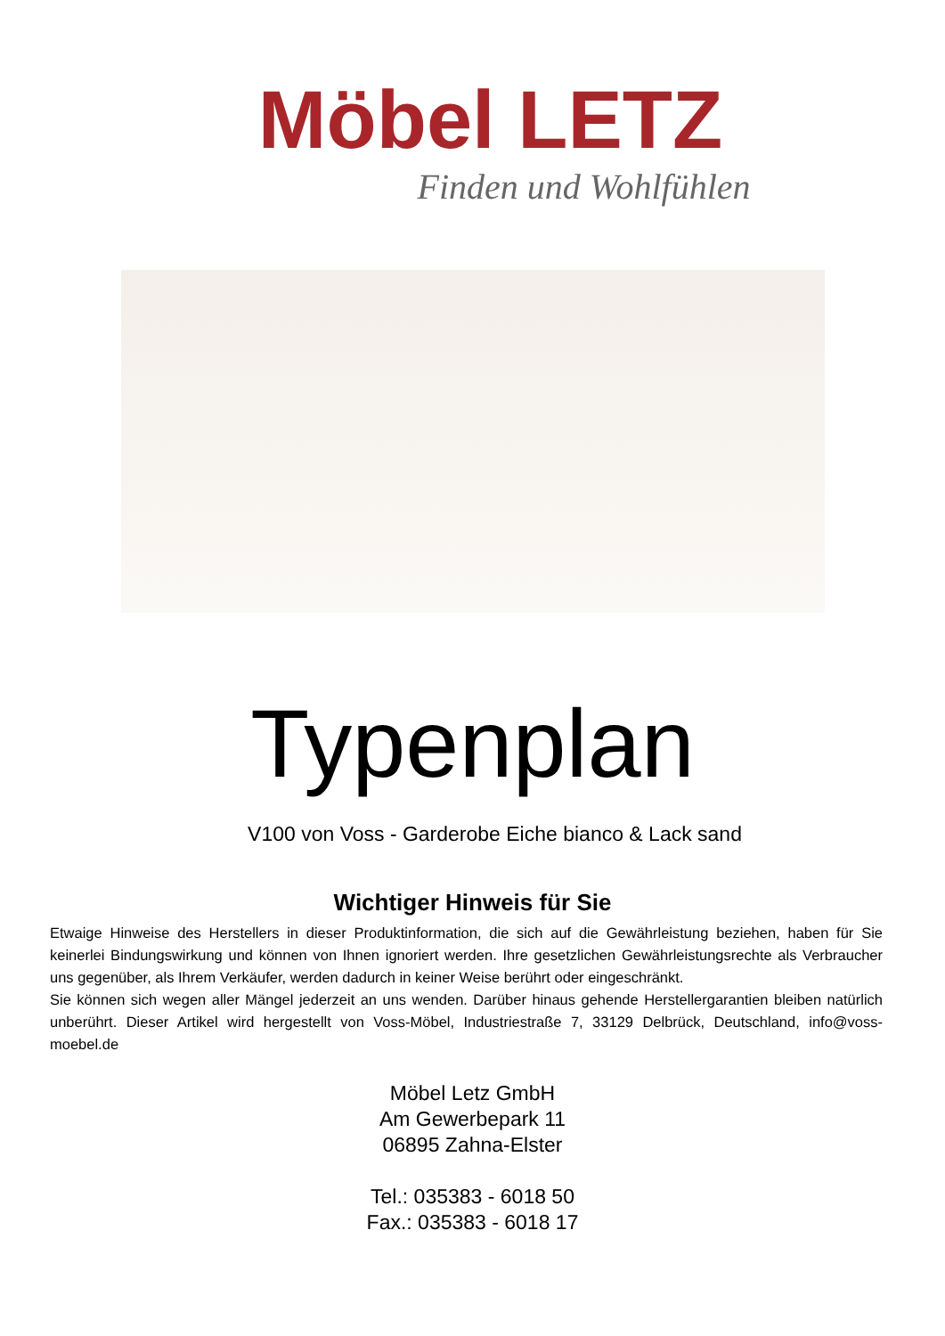Möbel LETZ
Finden und Wohlfühlen
Typenplan
V100 von Voss - Garderobe Eiche bianco & Lack sand
Wichtiger Hinweis für Sie
Etwaige Hinweise des Herstellers in dieser Produktinformation, die sich auf die Gewährleistung beziehen, haben für Sie keinerlei Bindungswirkung und können von Ihnen ignoriert werden. Ihre gesetzlichen Gewährleistungsrechte als Verbraucher uns gegenüber, als Ihrem Verkäufer, werden dadurch in keiner Weise berührt oder eingeschränkt.
Sie können sich wegen aller Mängel jederzeit an uns wenden. Darüber hinaus gehende Herstellergarantien bleiben natürlich unberührt. Dieser Artikel wird hergestellt von Voss-Möbel, Industriestraße 7, 33129 Delbrück, Deutschland, info@voss-moebel.de
Möbel Letz GmbH
Am Gewerbepark 11
06895 Zahna-Elster
Tel.: 035383 - 6018 50
Fax.: 035383 - 6018 17